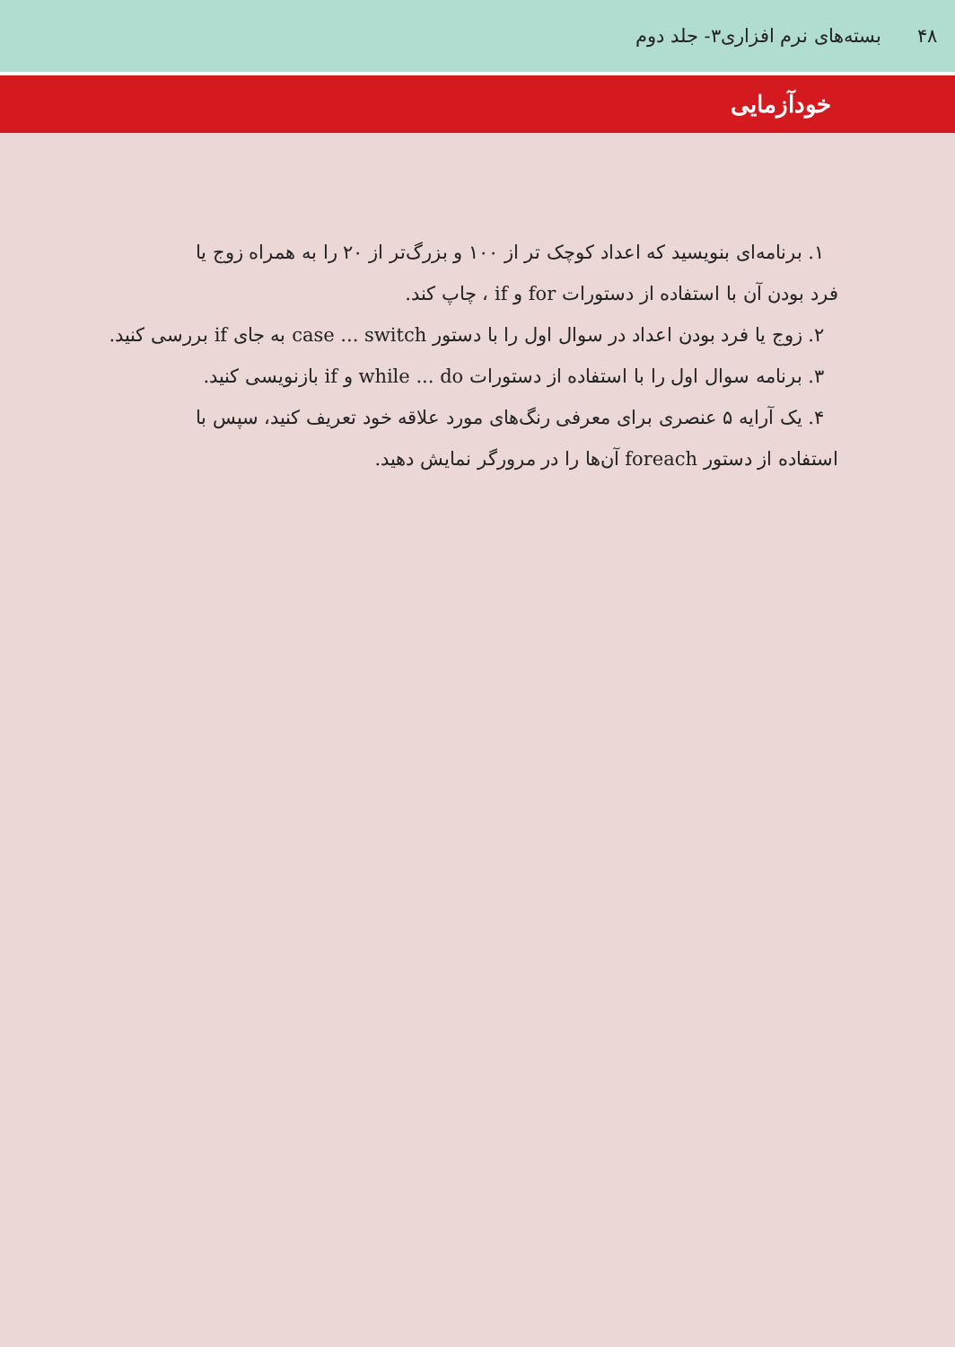۴۸ بسته‌های نرم افزاری۳- جلد دوم
خودآزمایی
۱. برنامه‌ای بنویسید که اعداد کوچک تر از ۱۰۰ و بزرگ‌تر از ۲۰ را به همراه زوج یا
فرد بودن آن با استفاده از دستورات for و if ، چاپ کند.
۲. زوج یا فرد بودن اعداد در سوال اول را با دستور case ... switch به جای if بررسی کنید.
۳. برنامه سوال اول را با استفاده از دستورات while ... do و if بازنویسی کنید.
۴. یک آرایه ۵ عنصری برای معرفی رنگ‌های مورد علاقه خود تعریف کنید، سپس با
استفاده از دستور foreach آن‌ها را در مرورگر نمایش دهید.